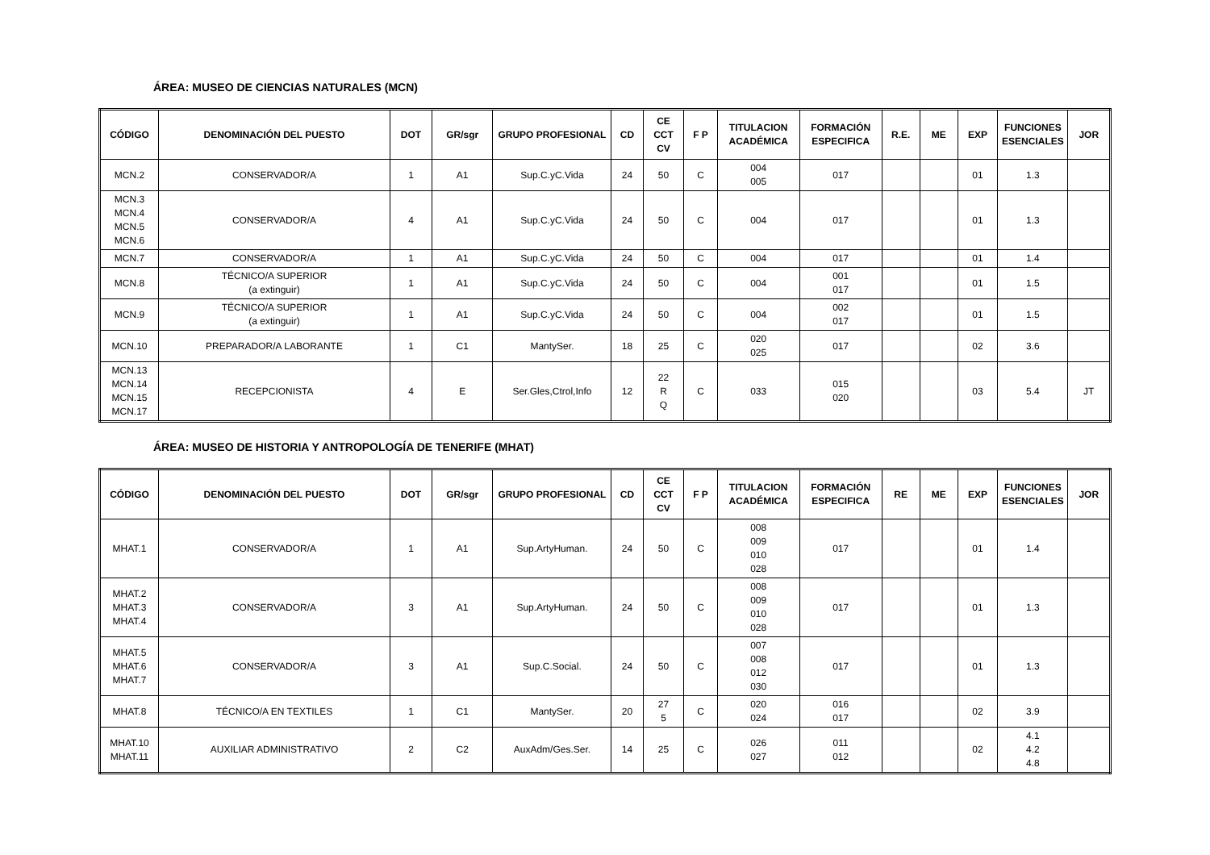ÁREA: MUSEO DE CIENCIAS NATURALES (MCN)
| CÓDIGO | DENOMINACIÓN DEL PUESTO | DOT | GR/sgr | GRUPO PROFESIONAL | CD | CE CCT CV | F P | TITULACION ACADÉMICA | FORMACIÓN ESPECIFICA | R.E. | ME | EXP | FUNCIONES ESENCIALES | JOR |
| --- | --- | --- | --- | --- | --- | --- | --- | --- | --- | --- | --- | --- | --- | --- |
| MCN.2 | CONSERVADOR/A | 1 | A1 | Sup.C.yC.Vida | 24 | 50 | C | 004 005 | 017 | | | 01 | 1.3 | |
| MCN.3 MCN.4 MCN.5 MCN.6 | CONSERVADOR/A | 4 | A1 | Sup.C.yC.Vida | 24 | 50 | C | 004 | 017 | | | 01 | 1.3 | |
| MCN.7 | CONSERVADOR/A | 1 | A1 | Sup.C.yC.Vida | 24 | 50 | C | 004 | 017 | | | 01 | 1.4 | |
| MCN.8 | TÉCNICO/A SUPERIOR (a extinguir) | 1 | A1 | Sup.C.yC.Vida | 24 | 50 | C | 004 | 001 017 | | | 01 | 1.5 | |
| MCN.9 | TÉCNICO/A SUPERIOR (a extinguir) | 1 | A1 | Sup.C.yC.Vida | 24 | 50 | C | 004 | 002 017 | | | 01 | 1.5 | |
| MCN.10 | PREPARADOR/A LABORANTE | 1 | C1 | MantySer. | 18 | 25 | C | 020 025 | 017 | | | 02 | 3.6 | |
| MCN.13 MCN.14 MCN.15 MCN.17 | RECEPCIONISTA | 4 | E | Ser.Gles,Ctrol,Info | 12 | 22 R Q | C | 033 | 015 020 | | | 03 | 5.4 | JT |
ÁREA: MUSEO DE HISTORIA Y ANTROPOLOGÍA DE TENERIFE (MHAT)
| CÓDIGO | DENOMINACIÓN DEL PUESTO | DOT | GR/sgr | GRUPO PROFESIONAL | CD | CE CCT CV | F P | TITULACION ACADÉMICA | FORMACIÓN ESPECIFICA | RE | ME | EXP | FUNCIONES ESENCIALES | JOR |
| --- | --- | --- | --- | --- | --- | --- | --- | --- | --- | --- | --- | --- | --- | --- |
| MHAT.1 | CONSERVADOR/A | 1 | A1 | Sup.ArtyHuman. | 24 | 50 | C | 008 009 010 028 | 017 | | | 01 | 1.4 | |
| MHAT.2 MHAT.3 MHAT.4 | CONSERVADOR/A | 3 | A1 | Sup.ArtyHuman. | 24 | 50 | C | 008 009 010 028 | 017 | | | 01 | 1.3 | |
| MHAT.5 MHAT.6 MHAT.7 | CONSERVADOR/A | 3 | A1 | Sup.C.Social. | 24 | 50 | C | 007 008 012 030 | 017 | | | 01 | 1.3 | |
| MHAT.8 | TÉCNICO/A EN TEXTILES | 1 | C1 | MantySer. | 20 | 27 5 | C | 020 024 | 016 017 | | | 02 | 3.9 | |
| MHAT.10 MHAT.11 | AUXILIAR ADMINISTRATIVO | 2 | C2 | AuxAdm/Ges.Ser. | 14 | 25 | C | 026 027 | 011 012 | | | 02 | 4.1 4.2 4.8 | |